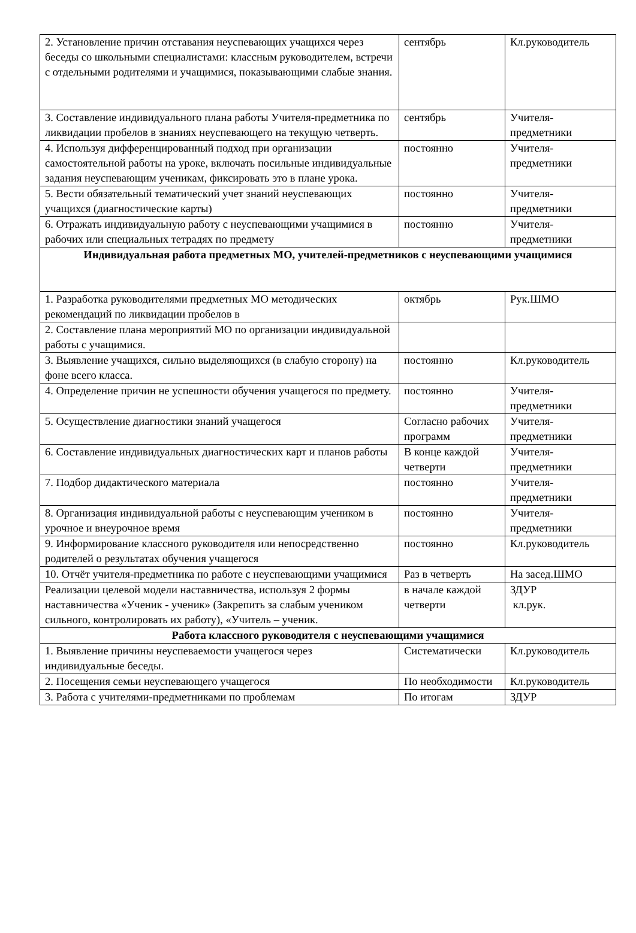| 2. Установление причин отставания неуспевающих учащихся через беседы со школьными специалистами: классным руководителем, встречи с отдельными родителями и учащимися, показывающими слабые знания. | сентябрь | Кл.руководитель |
| 3. Составление индивидуального плана работы Учителя-предметника по ликвидации пробелов в знаниях неуспевающего на текущую четверть. | сентябрь | Учителя-предметники |
| 4. Используя дифференцированный подход при организации самостоятельной работы на уроке, включать посильные индивидуальные задания неуспевающим ученикам, фиксировать это в плане урока. | постоянно | Учителя-предметники |
| 5. Вести обязательный тематический учет знаний неуспевающих учащихся (диагностические карты) | постоянно | Учителя-предметники |
| 6. Отражать индивидуальную работу с неуспевающими учащимися в рабочих или специальных тетрадях по предмету | постоянно | Учителя-предметники |
| Индивидуальная работа предметных МО, учителей-предметников с неуспевающими учащимися | | |
| 1. Разработка руководителями предметных МО методических рекомендаций по ликвидации пробелов в | октябрь | Рук.ШМО |
| 2. Составление плана мероприятий МО по организации индивидуальной работы с учащимися. | | |
| 3. Выявление учащихся, сильно выделяющихся (в слабую сторону) на фоне всего класса. | постоянно | Кл.руководитель |
| 4. Определение причин не успешности обучения учащегося по предмету. | постоянно | Учителя-предметники |
| 5. Осуществление диагностики знаний учащегося | Согласно рабочих программ | Учителя-предметники |
| 6. Составление индивидуальных диагностических карт и планов работы | В конце каждой четверти | Учителя-предметники |
| 7. Подбор дидактического материала | постоянно | Учителя-предметники |
| 8. Организация индивидуальной работы с неуспевающим учеником в урочное и внеурочное время | постоянно | Учителя-предметники |
| 9. Информирование классного руководителя или непосредственно родителей о результатах обучения учащегося | постоянно | Кл.руководитель |
| 10. Отчёт учителя-предметника по работе с неуспевающими учащимися | Раз в четверть | На засед.ШМО |
| Реализации целевой модели наставничества, используя 2 формы наставничества «Ученик - ученик» (Закрепить за слабым учеником сильного, контролировать их работу), «Учитель – ученик. | в начале каждой четверти | ЗДУР кл.рук. |
| Работа классного руководителя с неуспевающими учащимися | | |
| 1. Выявление причины неуспеваемости учащегося через индивидуальные беседы. | Систематически | Кл.руководитель |
| 2. Посещения семьи неуспевающего учащегося | По необходимости | Кл.руководитель |
| 3. Работа с учителями-предметниками по проблемам | По итогам | ЗДУР |